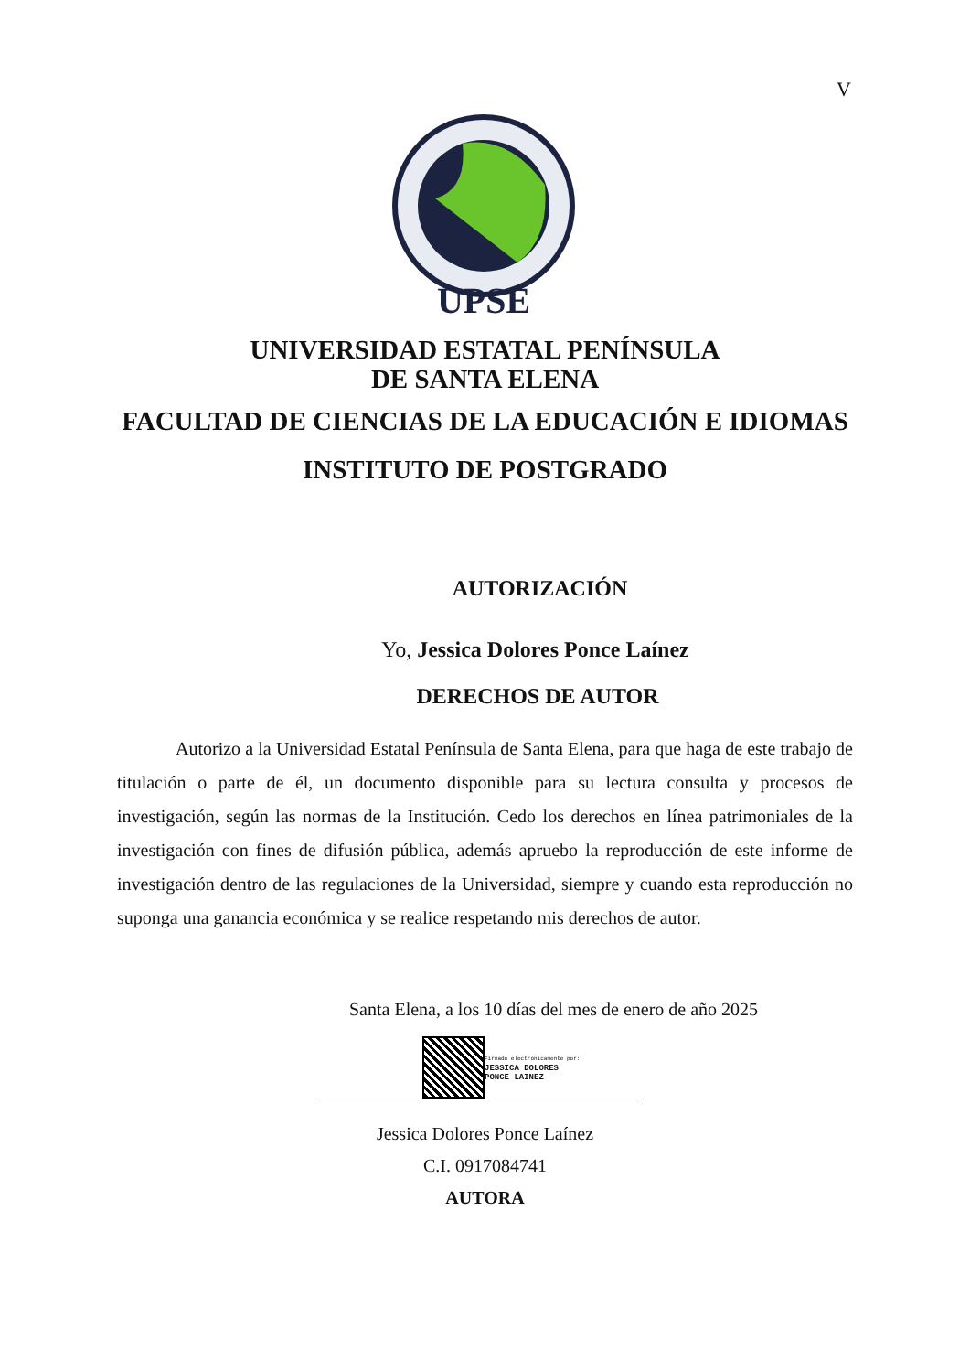V
UPSE
UNIVERSIDAD ESTATAL PENÍNSULA
DE SANTA ELENA
FACULTAD DE CIENCIAS DE LA EDUCACIÓN E IDIOMAS
INSTITUTO DE POSTGRADO
AUTORIZACIÓN
Yo, Jessica Dolores Ponce Laínez
DERECHOS DE AUTOR
Autorizo a la Universidad Estatal Península de Santa Elena, para que haga de este trabajo de titulación o parte de él, un documento disponible para su lectura consulta y procesos de investigación, según las normas de la Institución. Cedo los derechos en línea patrimoniales de la investigación con fines de difusión pública, además apruebo la reproducción de este informe de investigación dentro de las regulaciones de la Universidad, siempre y cuando esta reproducción no suponga una ganancia económica y se realice respetando mis derechos de autor.
Santa Elena, a los 10 días del mes de enero de año 2025
Firmado electrónicamente por:
JESSICA DOLORES
PONCE LAINEZ
Jessica Dolores Ponce Laínez
C.I. 0917084741
AUTORA